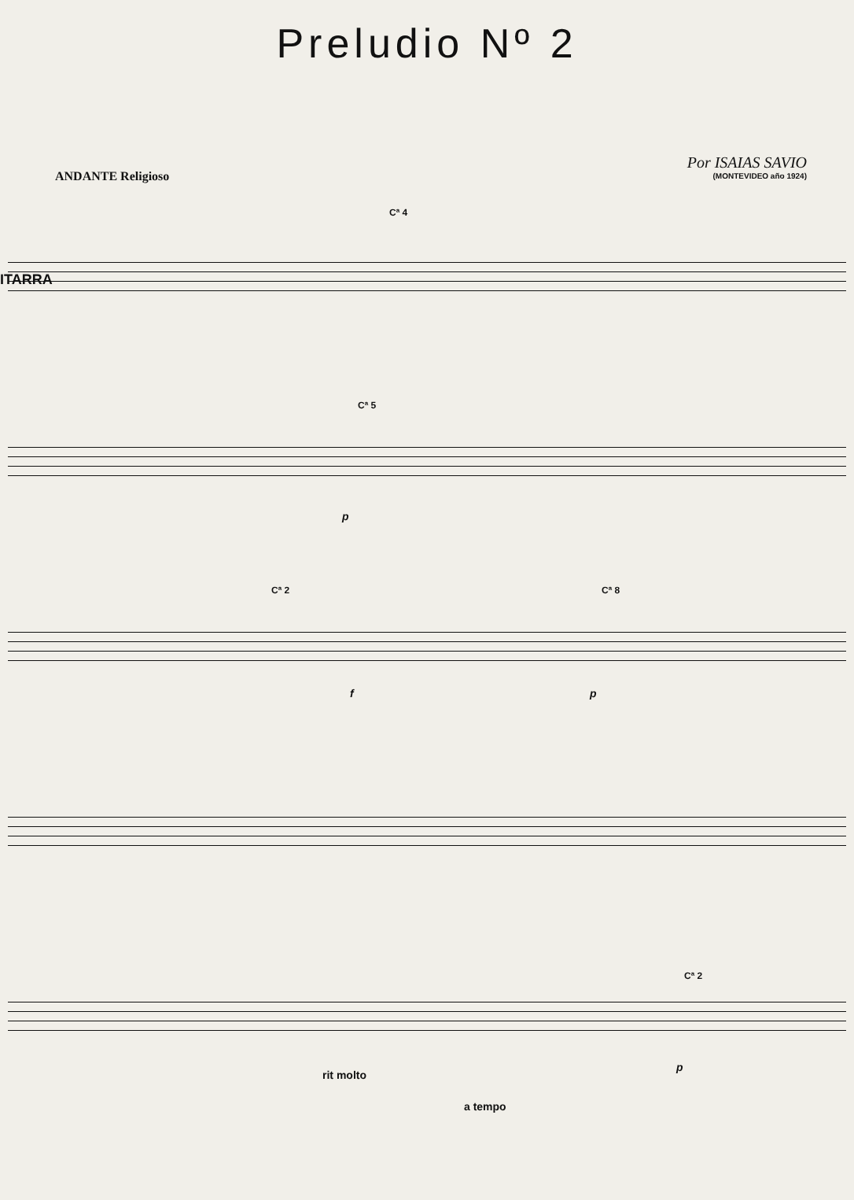Preludio Nº 2
ANDANTE Religioso
Por ISAIAS SAVIO
(MONTEVIDEO año 1924)
ITARRA
Cª 4
Cª 5
p
Cª 2 Cª 8
f p
Cª 2
rit molto
p
a tempo